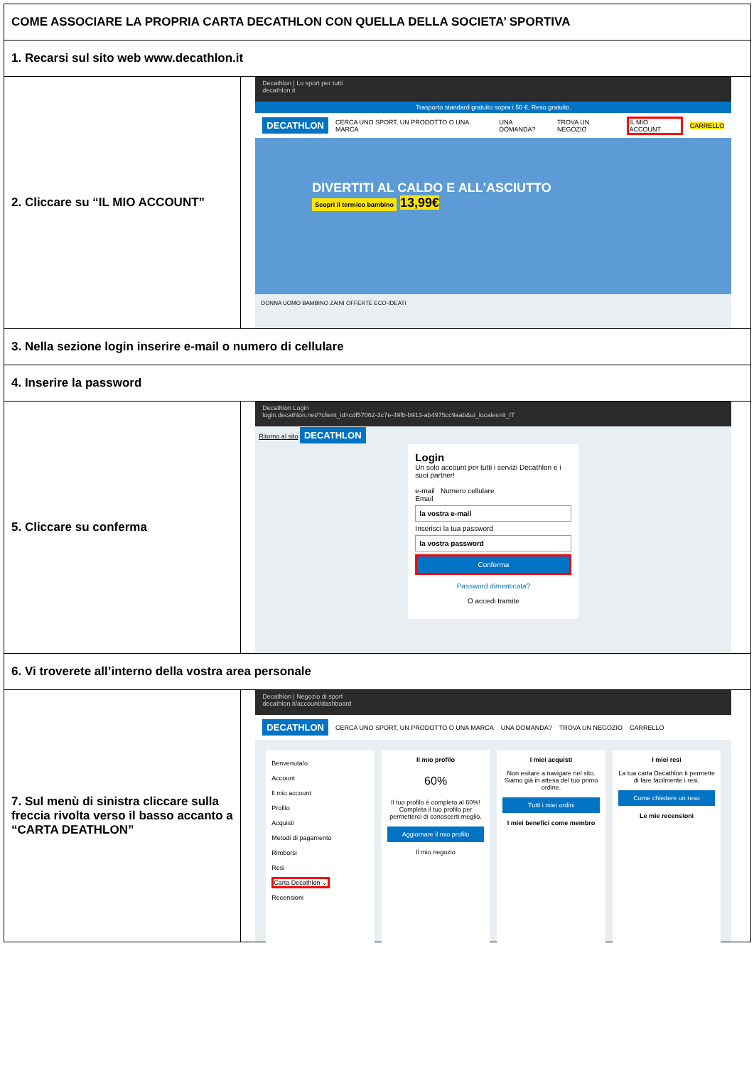| COME ASSOCIARE LA PROPRIA CARTA DECATHLON CON QUELLA DELLA SOCIETA’ SPORTIVA | |
| 1. Recarsi sul sito web www.decathlon.it | |
| 2. Cliccare su “IL MIO ACCOUNT” | Decathlon / Lo sport per tutti decathlon.it Trasporto standard gratuito sopra i 50 €. Reso gratuito. DECATHLON CERCA UNO SPORT, UN PRODOTTO O UNA MARCA UNA DOMANDA? TROVA UN NEGOZIO IL MIO ACCOUNT CARRELLO DIVERTITI AL CALDO E ALL'ASCIUTTO Scopri il termico bambino 13,99€ DONNA UOMO BAMBINO ZAINI OFFERTE ECO-IDEATI |
| 3. Nella sezione login inserire e-mail o numero di cellulare | |
| 4. Inserire la password | |
| 5. Cliccare su conferma | Decathlon Login login.decathlon.net/?client_id=cdf57062-3c7e-49fb-b913-ab4975cc9aab&ui_locales=it_IT Ritorno al sito DECATHLON Login Un solo account per tutti i servizi Decathlon e i suoi partner! e-mail Numero cellulare Email la vostra e-mail Inserisci la tua password la vostra password Conferma Password dimenticata? O accedi tramite |
| 6. Vi troverete all’interno della vostra area personale | |
| 7. Sul menù di sinistra cliccare sulla freccia rivolta verso il basso accanto a “CARTA DEATHLON” | Decathlon / Negozio di sport decathlon.it/account/dashboard DECATHLON CERCA UNO SPORT, UN PRODOTTO O UNA MARCA UNA DOMANDA? TROVA UN NEGOZIO CARRELLO Benvenuta/o Account Il mio account Profilo Acquisti Metodi di pagamento Rimborsi Resi Carta Decathlon ⌄ Recensioni Il mio profilo 60% Il tuo profilo è completo al 60%! Completa il tuo profilo per permetterci di conoscerti meglio. Aggiornare il mio profilo Il mio negozio I miei acquisti Non esitare a navigare nel sito. Siamo già in attesa del tuo primo ordine. Tutti i miei ordini I miei benefici come membro I miei resi La tua carta Decathlon ti permette di fare facilmente i resi. Come chiedere un reso Le mie recensioni |